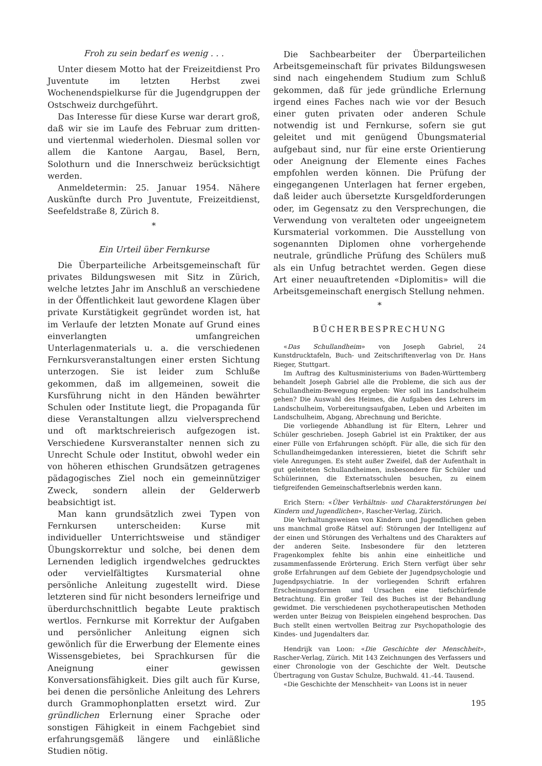Froh zu sein bedarf es wenig . . .
Unter diesem Motto hat der Freizeitdienst Pro Juventute im letzten Herbst zwei Wochenendspielkurse für die Jugendgruppen der Ostschweiz durchgeführt.
Das Interesse für diese Kurse war derart groß, daß wir sie im Laufe des Februar zum dritten- und viertenmal wiederholen. Diesmal sollen vor allem die Kantone Aargau, Basel, Bern, Solothurn und die Innerschweiz berücksichtigt werden.
Anmeldetermin: 25. Januar 1954. Nähere Auskünfte durch Pro Juventute, Freizeitdienst, Seefeldstraße 8, Zürich 8.
*
Ein Urteil über Fernkurse
Die Überparteiliche Arbeitsgemeinschaft für privates Bildungswesen mit Sitz in Zürich, welche letztes Jahr im Anschluß an verschiedene in der Öffentlichkeit laut gewordene Klagen über private Kurstätigkeit gegründet worden ist, hat im Verlaufe der letzten Monate auf Grund eines einverlangten umfangreichen Unterlagenmaterials u. a. die verschiedenen Fernkursveranstaltungen einer ersten Sichtung unterzogen. Sie ist leider zum Schluße gekommen, daß im allgemeinen, soweit die Kursführung nicht in den Händen bewährter Schulen oder Institute liegt, die Propaganda für diese Veranstaltungen allzu vielversprechend und oft marktschreierisch aufgezogen ist. Verschiedene Kursveranstalter nennen sich zu Unrecht Schule oder Institut, obwohl weder ein von höheren ethischen Grundsätzen getragenes pädagogisches Ziel noch ein gemeinnütziger Zweck, sondern allein der Gelderwerb beabsichtigt ist.
Man kann grundsätzlich zwei Typen von Fernkursen unterscheiden: Kurse mit individueller Unterrichtsweise und ständiger Übungskorrektur und solche, bei denen dem Lernenden lediglich irgendwelches gedrucktes oder vervielfältigtes Kursmaterial ohne persönliche Anleitung zugestellt wird. Diese letzteren sind für nicht besonders lerneifrige und überdurchschnittlich begabte Leute praktisch wertlos. Fernkurse mit Korrektur der Aufgaben und persönlicher Anleitung eignen sich gewönlich für die Erwerbung der Elemente eines Wissensgebietes, bei Sprachkursen für die Aneignung einer gewissen Konversationsfähigkeit. Dies gilt auch für Kurse, bei denen die persönliche Anleitung des Lehrers durch Grammophonplatten ersetzt wird. Zur gründlichen Erlernung einer Sprache oder sonstigen Fähigkeit in einem Fachgebiet sind erfahrungsgemäß längere und einläßliche Studien nötig.
Die Sachbearbeiter der Überparteilichen Arbeitsgemeinschaft für privates Bildungswesen sind nach eingehendem Studium zum Schluß gekommen, daß für jede gründliche Erlernung irgend eines Faches nach wie vor der Besuch einer guten privaten oder anderen Schule notwendig ist und Fernkurse, sofern sie gut geleitet und mit genügend Übungsmaterial aufgebaut sind, nur für eine erste Orientierung oder Aneignung der Elemente eines Faches empfohlen werden können. Die Prüfung der eingegangenen Unterlagen hat ferner ergeben, daß leider auch übersetzte Kursgeldforderungen oder, im Gegensatz zu den Versprechungen, die Verwendung von veralteten oder ungeeignetem Kursmaterial vorkommen. Die Ausstellung von sogenannten Diplomen ohne vorhergehende neutrale, gründliche Prüfung des Schülers muß als ein Unfug betrachtet werden. Gegen diese Art einer neuauftretenden «Diplomitis» will die Arbeitsgemeinschaft energisch Stellung nehmen.
*
BÜCHERBESPRECHUNG
«Das Schullandheim» von Joseph Gabriel, 24 Kunstdrucktafeln, Buch- und Zeitschriftenverlag von Dr. Hans Rieger, Stuttgart.
Im Auftrag des Kultusministeriums von Baden-Württemberg behandelt Joseph Gabriel alle die Probleme, die sich aus der Schullandheim-Bewegung ergeben: Wer soll ins Landschulheim gehen? Die Auswahl des Heimes, die Aufgaben des Lehrers im Landschulheim, Vorbereitungsaufgaben, Leben und Arbeiten im Landschulheim, Abgang, Abrechnung und Berichte.
Die vorliegende Abhandlung ist für Eltern, Lehrer und Schüler geschrieben. Joseph Gabriel ist ein Praktiker, der aus einer Fülle von Erfahrungen schöpft. Für alle, die sich für den Schullandheimgedanken interessieren, bietet die Schrift sehr viele Anregungen. Es steht außer Zweifel, daß der Aufenthalt in gut geleiteten Schullandheimen, insbesondere für Schüler und Schülerinnen, die Externatsschulen besuchen, zu einem tiefgreifenden Gemeinschaftserlebnis werden kann.
Erich Stern: «Über Verhältnis- und Charakterstörungen bei Kindern und Jugendlichen», Rascher-Verlag, Zürich.
Die Verhaltungsweisen von Kindern und Jugendlichen geben uns manchmal große Rätsel auf: Störungen der Intelligenz auf der einen und Störungen des Verhaltens und des Charakters auf der anderen Seite. Insbesondere für den letzteren Fragenkomplex fehlte bis anhin eine einheitliche und zusammenfassende Erörterung. Erich Stern verfügt über sehr große Erfahrungen auf dem Gebiete der Jugendpsychologie und Jugendpsychiatrie. In der vorliegenden Schrift erfahren Erscheinungsformen und Ursachen eine tiefschürfende Betrachtung. Ein großer Teil des Buches ist der Behandlung gewidmet. Die verschiedenen psychotherapeutischen Methoden werden unter Beizug von Beispielen eingehend besprochen. Das Buch stellt einen wertvollen Beitrag zur Psychopathologie des Kindes- und Jugendalters dar.
Hendrijk van Loon: «Die Geschichte der Menschheit», Rascher-Verlag, Zürich. Mit 143 Zeichnungen des Verfassers und einer Chronologie von der Geschichte der Welt. Deutsche Übertragung von Gustav Schulze, Buchwald. 41.-44. Tausend.
«Die Geschichte der Menschheit» van Loons ist in neuer
195